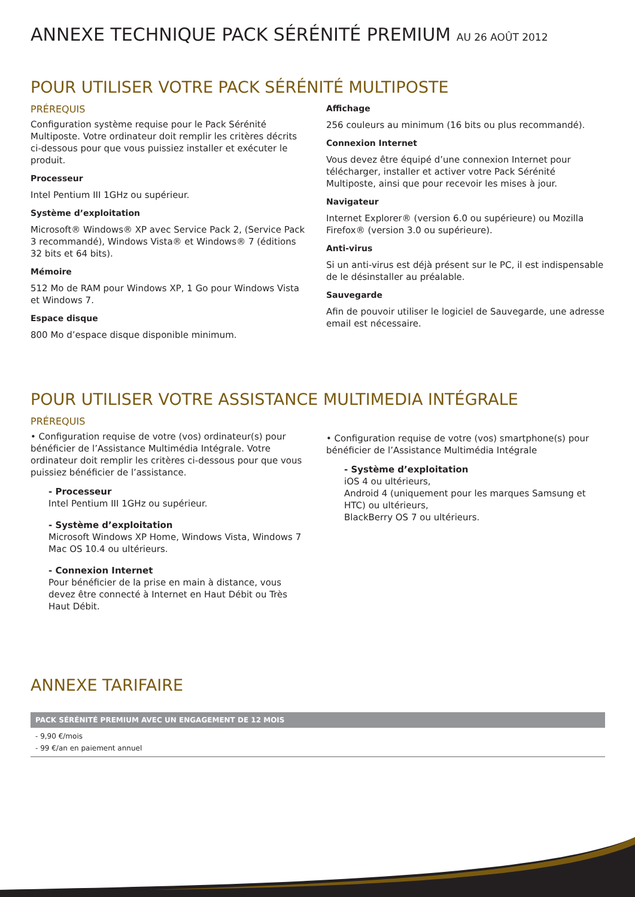ANNEXE TECHNIQUE PACK SÉRÉNITÉ PREMIUM AU 26 AOÛT 2012
POUR UTILISER VOTRE PACK SÉRÉNITÉ MULTIPOSTE
PRÉREQUIS
Configuration système requise pour le Pack Sérénité Multiposte. Votre ordinateur doit remplir les critères décrits ci-dessous pour que vous puissiez installer et exécuter le produit.
Processeur
Intel Pentium III 1GHz ou supérieur.
Système d’exploitation
Microsoft® Windows® XP avec Service Pack 2, (Service Pack 3 recommandé), Windows Vista® et Windows® 7 (éditions 32 bits et 64 bits).
Mémoire
512 Mo de RAM pour Windows XP, 1 Go pour Windows Vista et Windows 7.
Espace disque
800 Mo d’espace disque disponible minimum.
Affichage
256 couleurs au minimum (16 bits ou plus recommandé).
Connexion Internet
Vous devez être équipé d’une connexion Internet pour télécharger, installer et activer votre Pack Sérénité Multiposte, ainsi que pour recevoir les mises à jour.
Navigateur
Internet Explorer® (version 6.0 ou supérieure) ou Mozilla Firefox® (version 3.0 ou supérieure).
Anti-virus
Si un anti-virus est déjà présent sur le PC, il est indispensable de le désinstaller au préalable.
Sauvegarde
Afin de pouvoir utiliser le logiciel de Sauvegarde, une adresse email est nécessaire.
POUR UTILISER VOTRE ASSISTANCE MULTIMEDIA INTÉGRALE
PRÉREQUIS
• Configuration requise de votre (vos) ordinateur(s) pour bénéficier de l’Assistance Multimédia Intégrale. Votre ordinateur doit remplir les critères ci-dessous pour que vous puissiez bénéficier de l’assistance.
- Processeur
Intel Pentium III 1GHz ou supérieur.
- Système d’exploitation
Microsoft Windows XP Home, Windows Vista, Windows 7
Mac OS 10.4 ou ultérieurs.
- Connexion Internet
Pour bénéficier de la prise en main à distance, vous devez être connecté à Internet en Haut Débit ou Très Haut Débit.
• Configuration requise de votre (vos) smartphone(s) pour bénéficier de l’Assistance Multimédia Intégrale
- Système d’exploitation
iOS 4 ou ultérieurs,
Android 4 (uniquement pour les marques Samsung et HTC) ou ultérieurs,
BlackBerry OS 7 ou ultérieurs.
ANNEXE TARIFAIRE
| PACK SÉRÉNITÉ PREMIUM AVEC UN ENGAGEMENT DE 12 MOIS |
| --- |
| - 9,90 €/mois - 99 €/an en paiement annuel |